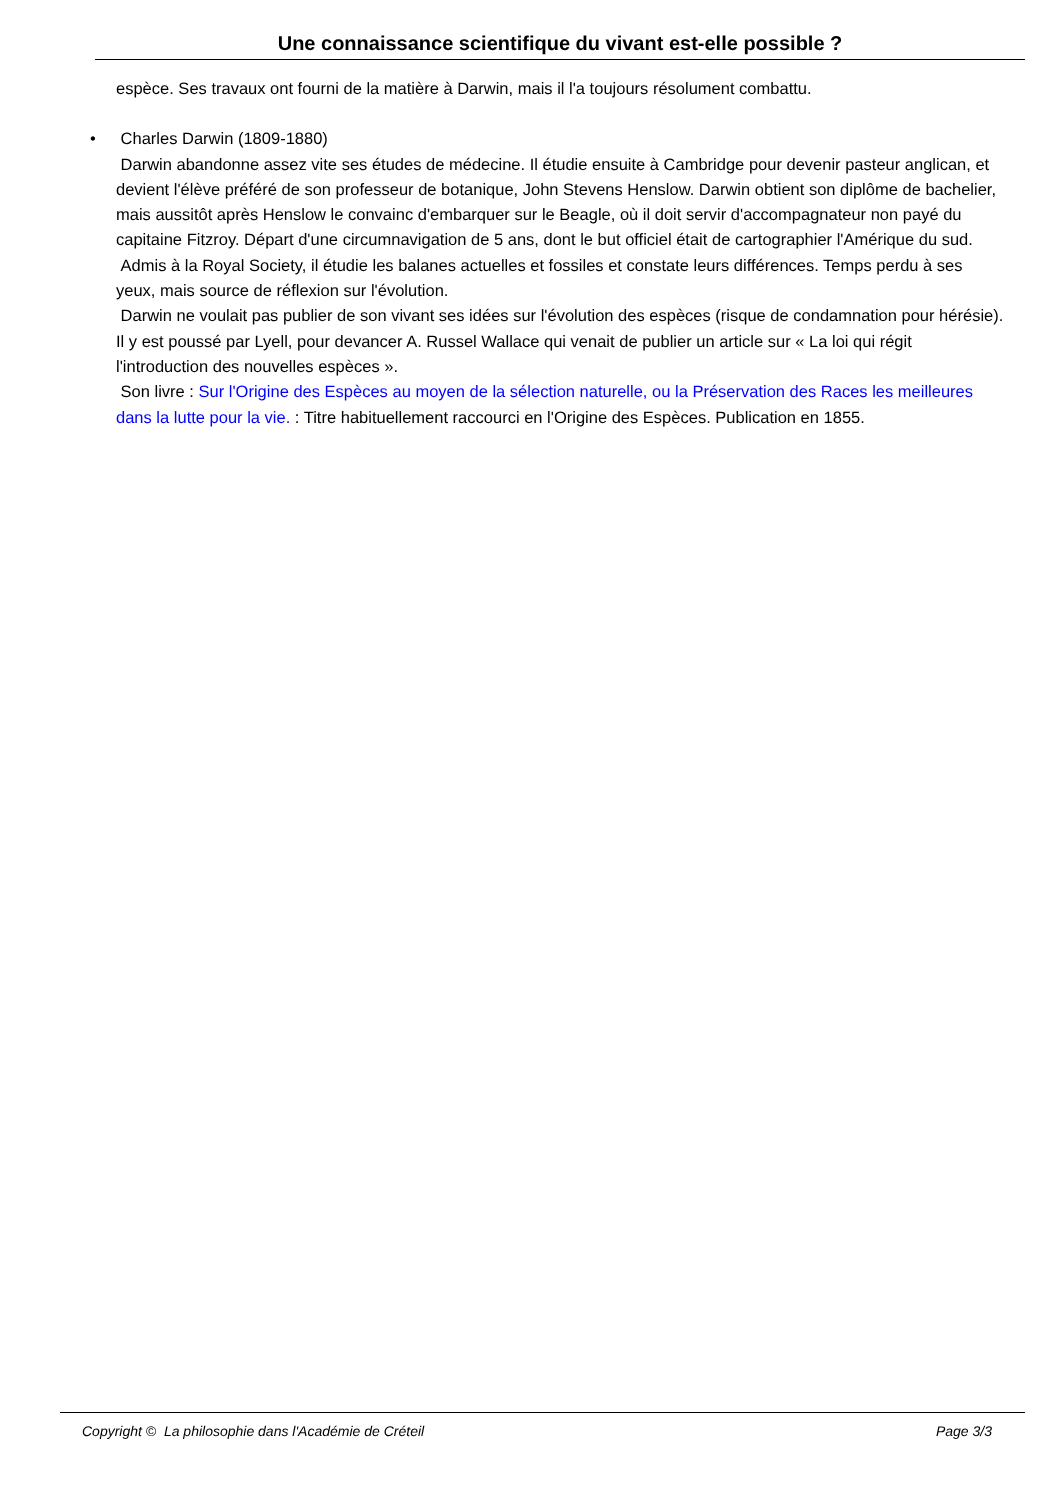Une connaissance scientifique du vivant est-elle possible ?
espèce. Ses travaux ont fourni de la matière à Darwin, mais il l'a toujours résolument combattu.
• Charles Darwin (1809-1880)
Darwin abandonne assez vite ses études de médecine. Il étudie ensuite à Cambridge pour devenir pasteur anglican, et devient l'élève préféré de son professeur de botanique, John Stevens Henslow. Darwin obtient son diplôme de bachelier, mais aussitôt après Henslow le convainc d'embarquer sur le Beagle, où il doit servir d'accompagnateur non payé du capitaine Fitzroy. Départ d'une circumnavigation de 5 ans, dont le but officiel était de cartographier l'Amérique du sud.
Admis à la Royal Society, il étudie les balanes actuelles et fossiles et constate leurs différences. Temps perdu à ses yeux, mais source de réflexion sur l'évolution.
Darwin ne voulait pas publier de son vivant ses idées sur l'évolution des espèces (risque de condamnation pour hérésie). Il y est poussé par Lyell, pour devancer A. Russel Wallace qui venait de publier un article sur « La loi qui régit l'introduction des nouvelles espèces ».
Son livre : Sur l'Origine des Espèces au moyen de la sélection naturelle, ou la Préservation des Races les meilleures dans la lutte pour la vie. : Titre habituellement raccourci en l'Origine des Espèces. Publication en 1855.
Copyright © La philosophie dans l'Académie de Créteil Page 3/3